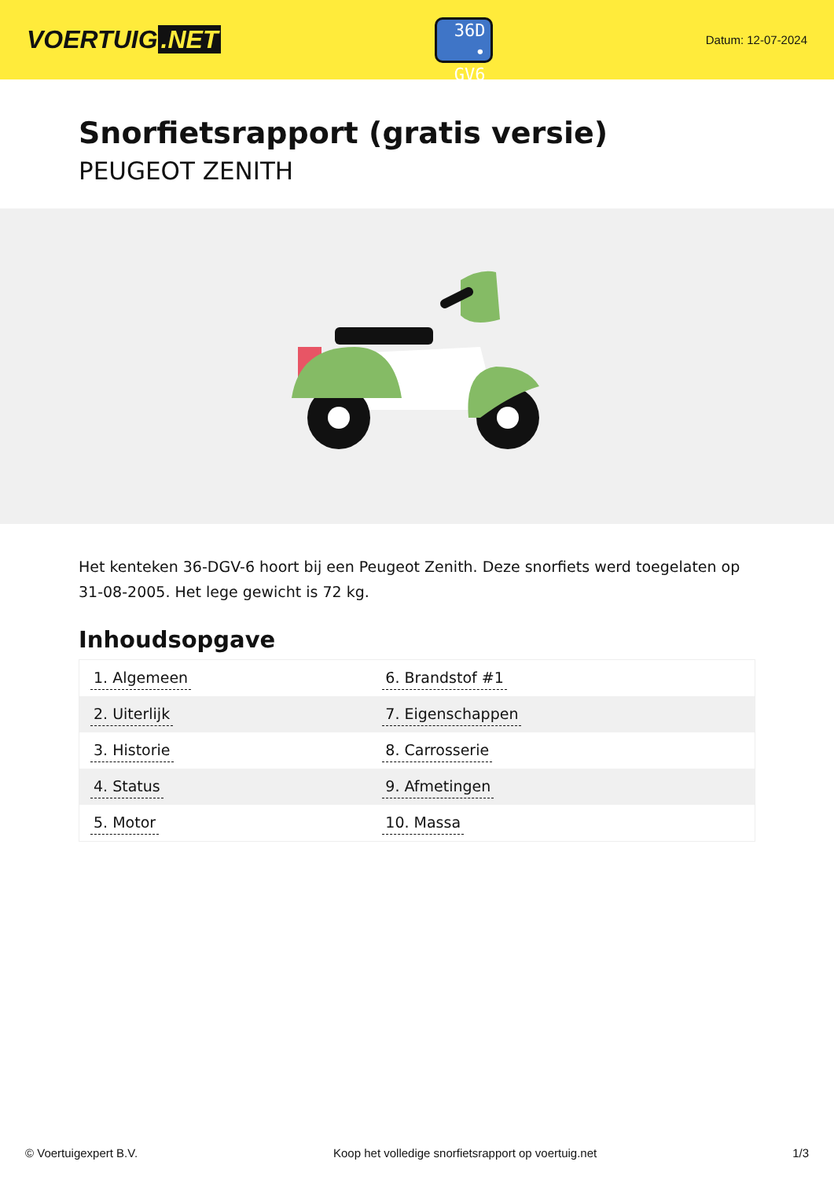VOERTUIG.NET
36D
• GV6
Datum: 12-07-2024
Snorfietsrapport (gratis versie)
PEUGEOT ZENITH
Het kenteken 36-DGV-6 hoort bij een Peugeot Zenith. Deze snorfiets werd toegelaten op 31-08-2005. Het lege gewicht is 72 kg.
Inhoudsopgave
| 1. Algemeen | 6. Brandstof #1 |
| 2. Uiterlijk | 7. Eigenschappen |
| 3. Historie | 8. Carrosserie |
| 4. Status | 9. Afmetingen |
| 5. Motor | 10. Massa |
© Voertuigexpert B.V. Koop het volledige snorfietsrapport op voertuig.net 1/3